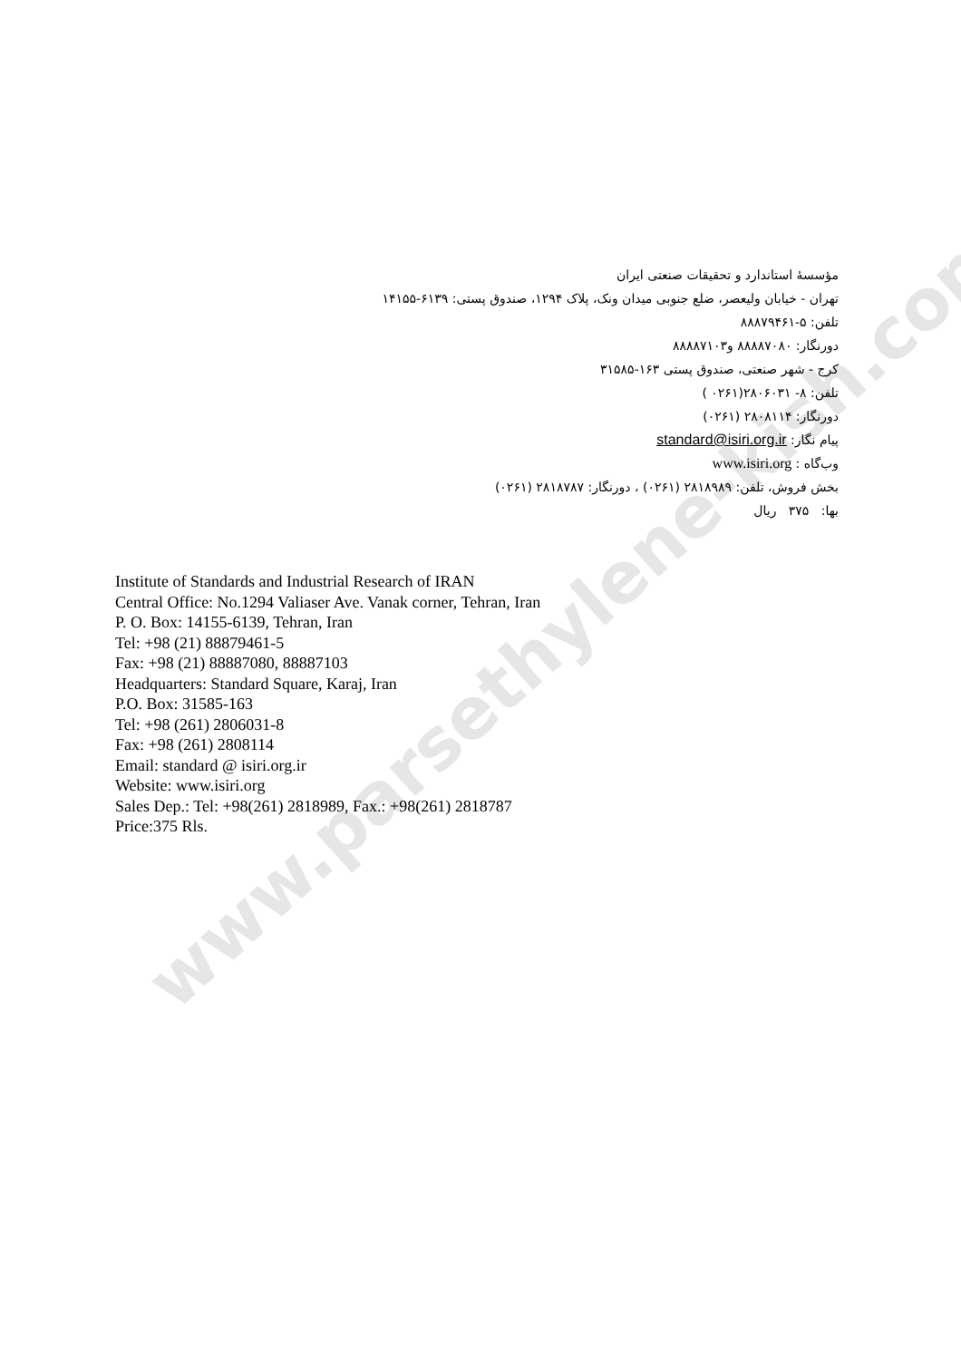www.parsethylene-kish.com
مؤسسهٔ استاندارد و تحقیقات صنعتی ایران
تهران - خیابان ولیعصر، ضلع جنوبی میدان ونک، پلاک ۱۲۹۴، صندوق پستی: ۶۱۳۹-۱۴۱۵۵
تلفن: ۵-۸۸۸۷۹۴۶۱
دورنگار: ۸۸۸۸۷۰۸۰ و۸۸۸۸۷۱۰۳
کرج - شهر صنعتی، صندوق پستی ۱۶۳-۳۱۵۸۵
تلفن: ۸- ۲۸۰۶۰۳۱(۰۲۶۱ )
دورنگار: ۲۸۰۸۱۱۴ (۰۲۶۱)
پیام نگار: standard@isiri.org.ir
وب‌گاه : www.isiri.org
بخش فروش، تلفن: ۲۸۱۸۹۸۹ (۰۲۶۱) ، دورنگار: ۲۸۱۸۷۸۷ (۰۲۶۱)
بها: ۳۷۵ ریال
Institute of Standards and Industrial Research of IRAN
Central Office: No.1294 Valiaser Ave. Vanak corner, Tehran, Iran
P. O. Box: 14155-6139, Tehran, Iran
Tel: +98 (21) 88879461-5
Fax: +98 (21) 88887080, 88887103
Headquarters: Standard Square, Karaj, Iran
P.O. Box: 31585-163
Tel: +98 (261) 2806031-8
Fax: +98 (261) 2808114
Email: standard @ isiri.org.ir
Website: www.isiri.org
Sales Dep.: Tel: +98(261) 2818989, Fax.: +98(261) 2818787
Price:375 Rls.